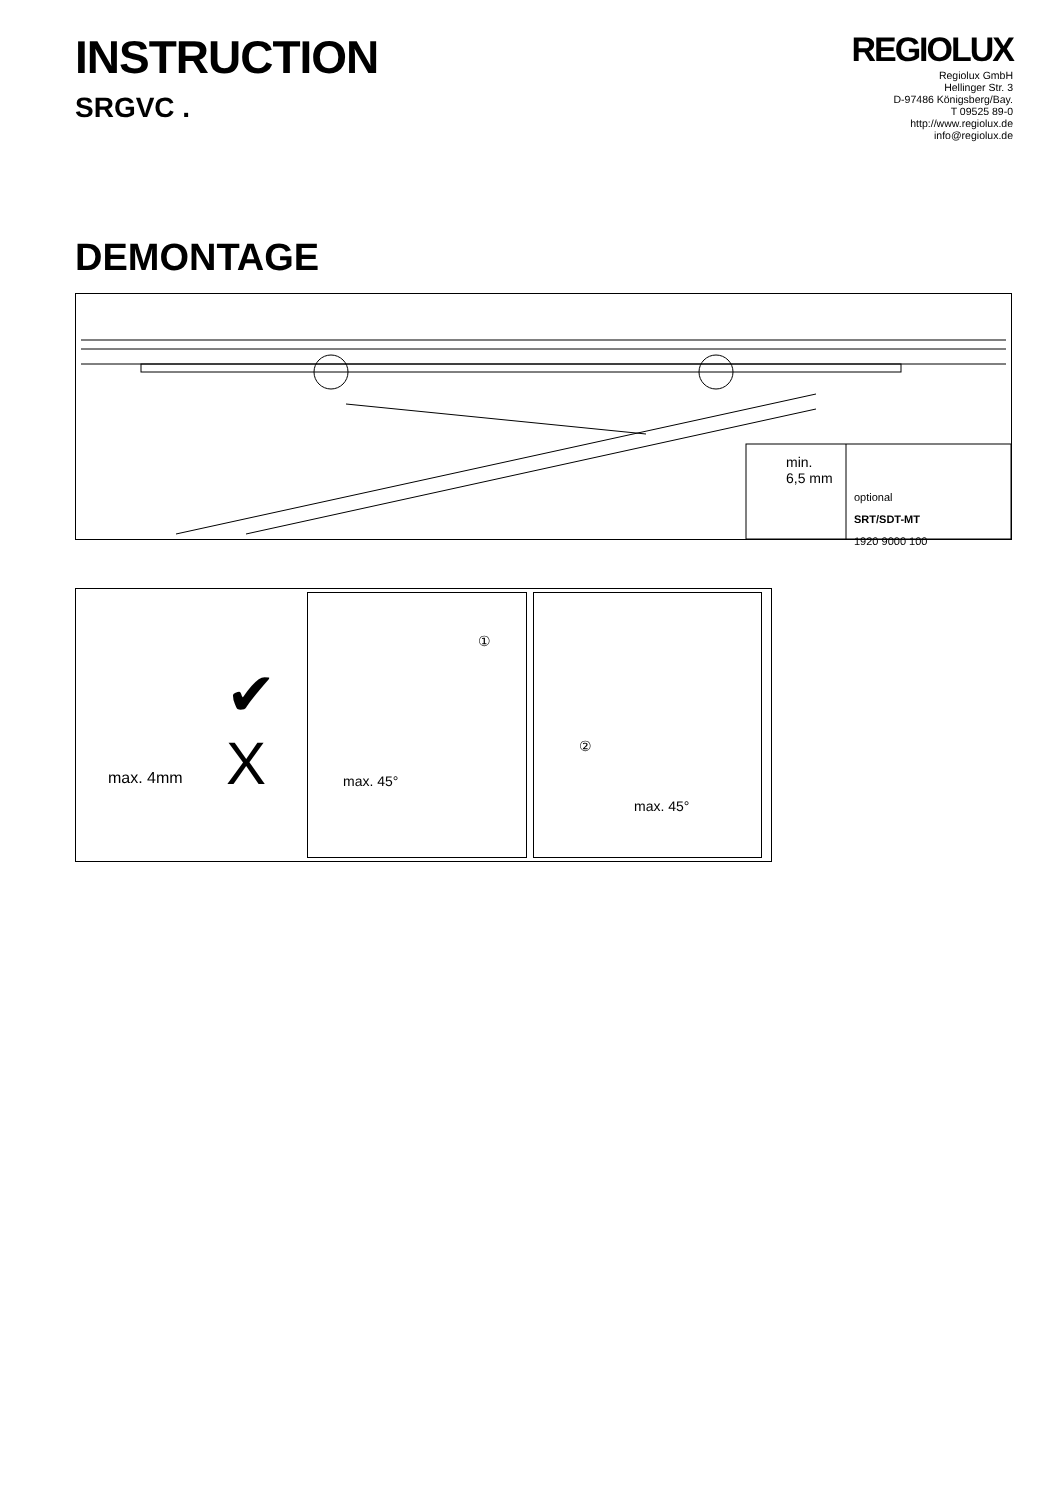INSTRUCTION
SRGVC .
REGIOLUX
Regiolux GmbH
Hellinger Str. 3
D-97486 Königsberg/Bay.
T 09525 89-0
http://www.regiolux.de
info@regiolux.de
DEMONTAGE
min.
6,5 mm
optional
SRT/SDT-MT
1920 9000 100
max. 4mm
✔
X
①
max. 45°
②
max. 45°